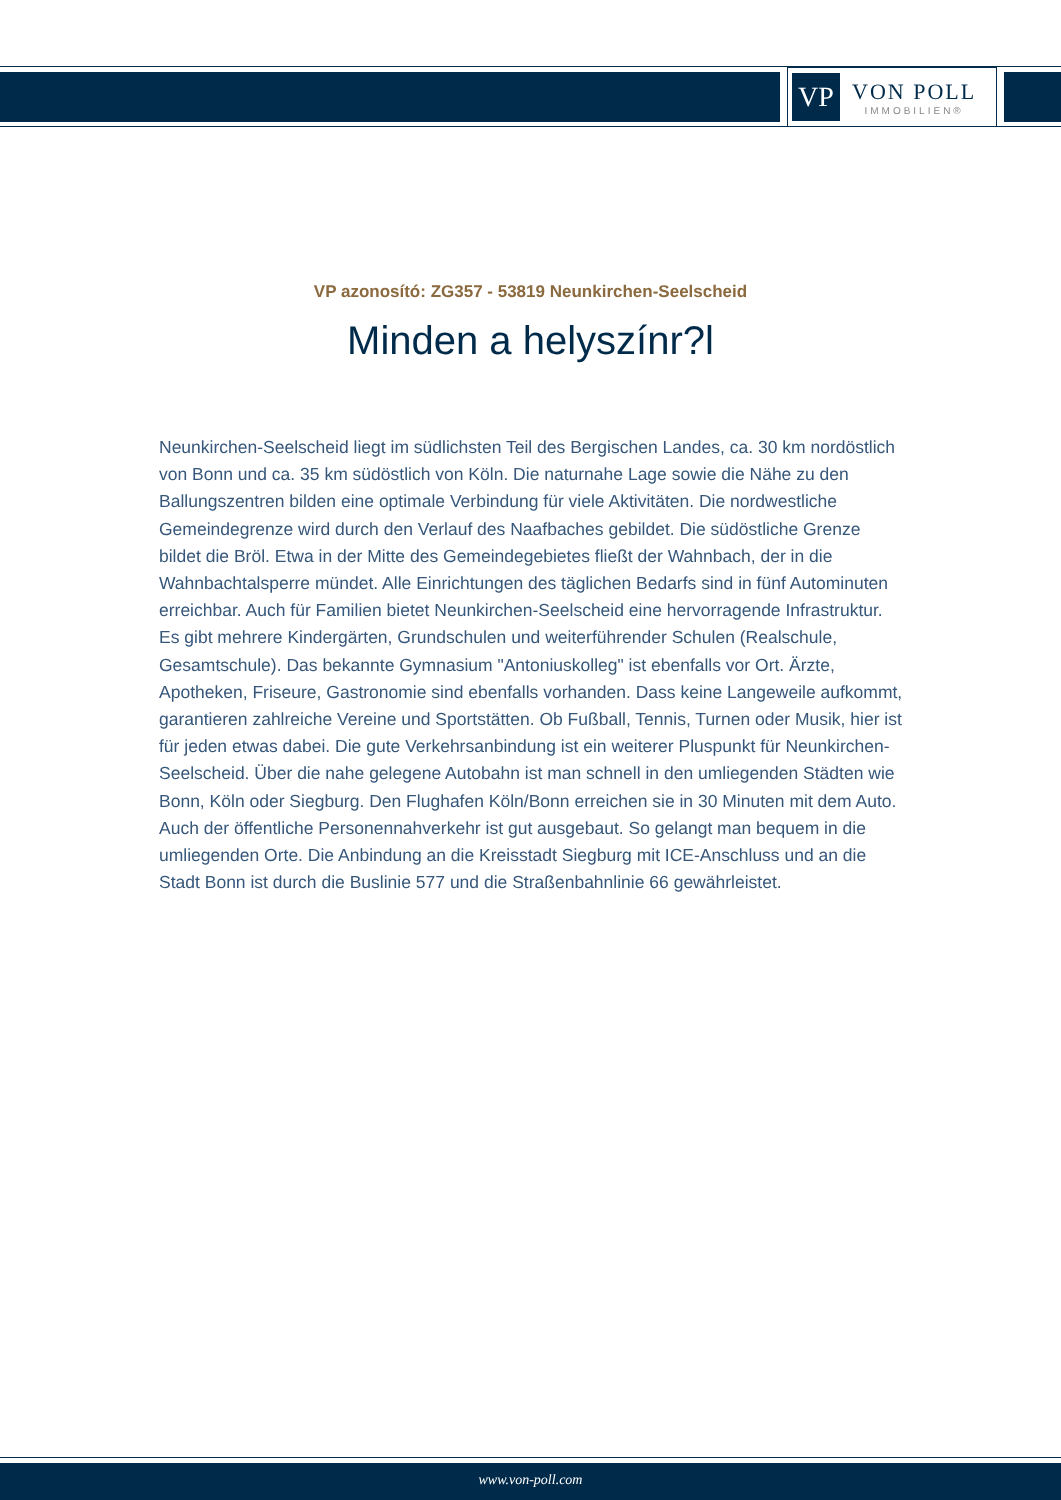VP
VON POLL
IMMOBILIEN®
VP azonosító: ZG357 - 53819 Neunkirchen-Seelscheid
Minden a helyszínr?l
Neunkirchen-Seelscheid liegt im südlichsten Teil des Bergischen Landes, ca. 30 km nordöstlich von Bonn und ca. 35 km südöstlich von Köln. Die naturnahe Lage sowie die Nähe zu den Ballungszentren bilden eine optimale Verbindung für viele Aktivitäten. Die nordwestliche Gemeindegrenze wird durch den Verlauf des Naafbaches gebildet. Die südöstliche Grenze bildet die Bröl. Etwa in der Mitte des Gemeindegebietes fließt der Wahnbach, der in die Wahnbachtalsperre mündet. Alle Einrichtungen des täglichen Bedarfs sind in fünf Autominuten erreichbar. Auch für Familien bietet Neunkirchen-Seelscheid eine hervorragende Infrastruktur. Es gibt mehrere Kindergärten, Grundschulen und weiterführender Schulen (Realschule, Gesamtschule). Das bekannte Gymnasium "Antoniuskolleg" ist ebenfalls vor Ort. Ärzte, Apotheken, Friseure, Gastronomie sind ebenfalls vorhanden. Dass keine Langeweile aufkommt, garantieren zahlreiche Vereine und Sportstätten. Ob Fußball, Tennis, Turnen oder Musik, hier ist für jeden etwas dabei. Die gute Verkehrsanbindung ist ein weiterer Pluspunkt für Neunkirchen-Seelscheid. Über die nahe gelegene Autobahn ist man schnell in den umliegenden Städten wie Bonn, Köln oder Siegburg. Den Flughafen Köln/Bonn erreichen sie in 30 Minuten mit dem Auto. Auch der öffentliche Personennahverkehr ist gut ausgebaut. So gelangt man bequem in die umliegenden Orte. Die Anbindung an die Kreisstadt Siegburg mit ICE-Anschluss und an die Stadt Bonn ist durch die Buslinie 577 und die Straßenbahnlinie 66 gewährleistet.
www.von-poll.com